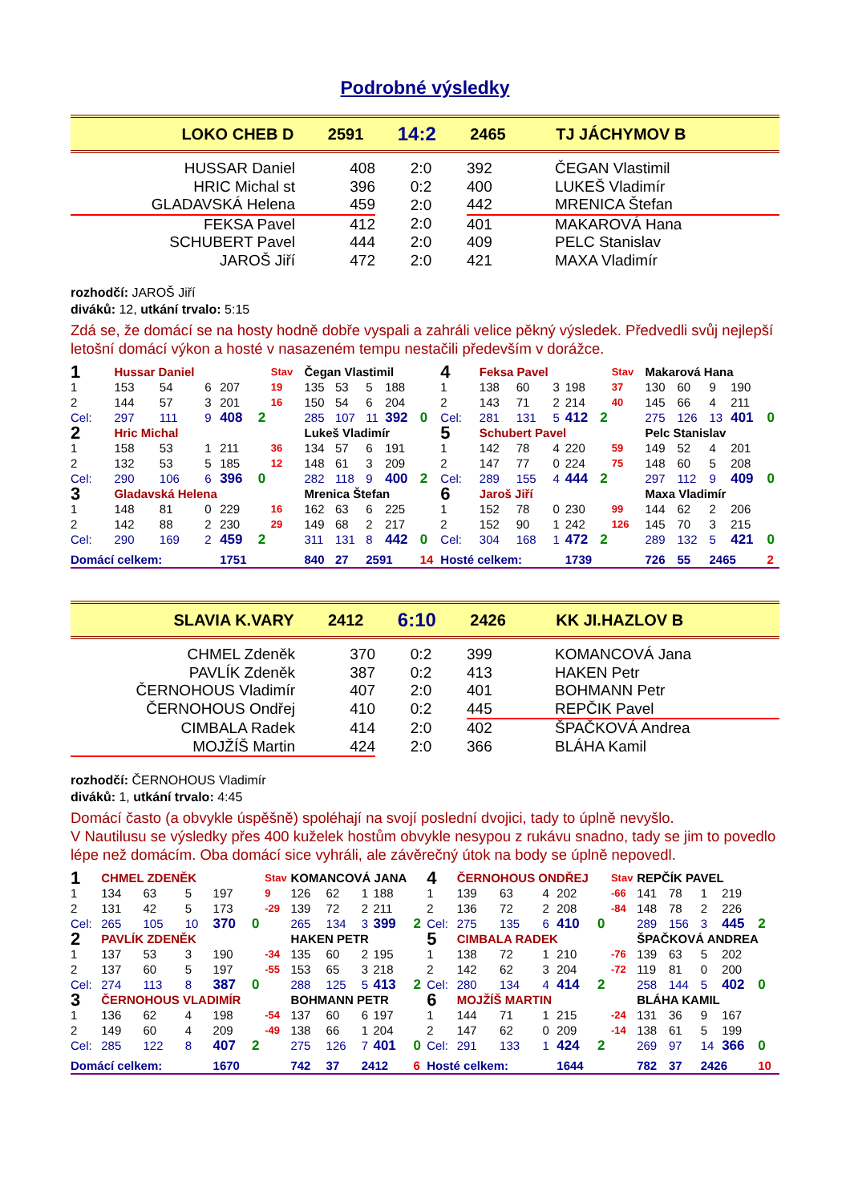Podrobné výsledky
| LOKO CHEB D | 2591 | 14:2 | 2465 | TJ JÁCHYMOV B |
| HUSSAR Daniel | 408 | 2:0 | 392 | ČEGAN Vlastimil |
| HRIC Michal st | 396 | 0:2 | 400 | LUKEŠ Vladimír |
| GLADAVSKÁ Helena | 459 | 2:0 | 442 | MRENICA Štefan |
| FEKSA Pavel | 412 | 2:0 | 401 | MAKAROVÁ Hana |
| SCHUBERT Pavel | 444 | 2:0 | 409 | PELC Stanislav |
| JAROŠ Jiří | 472 | 2:0 | 421 | MAXA Vladimír |
rozhodčí: JAROŠ Jiří
diváků: 12, utkání trvalo: 5:15
Zdá se, že domácí se na hosty hodně dobře vyspali a zahráli velice pěkný výsledek. Předvedli svůj nejlepší letošní domácí výkon a hosté v nasazeném tempu nestačili především v dorážce.
| 1 | Hussar Daniel | | | | | Stav | Čegan Vlastimil | | | | | 4 | Feksa Pavel | | | | | Stav | Makarová Hana | | | | |
| 1 | 153 | 54 | 6 | 207 | | 19 | 135 | 53 | 5 | 188 | | 1 | 138 | 60 | 3 | 198 | | 37 | 130 | 60 | 9 | 190 | |
| 2 | 144 | 57 | 3 | 201 | | 16 | 150 | 54 | 6 | 204 | | 2 | 143 | 71 | 2 | 214 | | 40 | 145 | 66 | 4 | 211 | |
| Cel: | 297 | 111 | 9 | 408 | 2 | | 285 | 107 | 11 | 392 | 0 | Cel: | 281 | 131 | 5 | 412 | 2 | | 275 | 126 | 13 | 401 | 0 |
| 2 | Hric Michal | | | | | | Lukeš Vladimír | | | | | 5 | Schubert Pavel | | | | | | Pelc Stanislav | | | | |
| 1 | 158 | 53 | 1 | 211 | | 36 | 134 | 57 | 6 | 191 | | 1 | 142 | 78 | 4 | 220 | | 59 | 149 | 52 | 4 | 201 | |
| 2 | 132 | 53 | 5 | 185 | | 12 | 148 | 61 | 3 | 209 | | 2 | 147 | 77 | 0 | 224 | | 75 | 148 | 60 | 5 | 208 | |
| Cel: | 290 | 106 | 6 | 396 | 0 | | 282 | 118 | 9 | 400 | 2 | Cel: | 289 | 155 | 4 | 444 | 2 | | 297 | 112 | 9 | 409 | 0 |
| 3 | Gladavská Helena | | | | | | Mrenica Štefan | | | | | 6 | Jaroš Jiří | | | | | | Maxa Vladimír | | | | |
| 1 | 148 | 81 | 0 | 229 | | 16 | 162 | 63 | 6 | 225 | | 1 | 152 | 78 | 0 | 230 | | 99 | 144 | 62 | 2 | 206 | |
| 2 | 142 | 88 | 2 | 230 | | 29 | 149 | 68 | 2 | 217 | | 2 | 152 | 90 | 1 | 242 | | 126 | 145 | 70 | 3 | 215 | |
| Cel: | 290 | 169 | 2 | 459 | 2 | | 311 | 131 | 8 | 442 | 0 | Cel: | 304 | 168 | 1 | 472 | 2 | | 289 | 132 | 5 | 421 | 0 |
| Domácí celkem: | | | | 1751 | | | 840 | 27 | 2591 | | 14 | Hosté celkem: | | | | 1739 | | | 726 | 55 | 2465 | | 2 |
| SLAVIA K.VARY | 2412 | 6:10 | 2426 | KK JI.HAZLOV B |
| CHMEL Zdeněk | 370 | 0:2 | 399 | KOMANCOVÁ Jana |
| PAVLÍK Zdeněk | 387 | 0:2 | 413 | HAKEN Petr |
| ČERNOHOUS Vladimír | 407 | 2:0 | 401 | BOHMANN Petr |
| ČERNOHOUS Ondřej | 410 | 0:2 | 445 | REPČIK Pavel |
| CIMBALA Radek | 414 | 2:0 | 402 | ŠPAČKOVÁ Andrea |
| MOJŽÍŠ Martin | 424 | 2:0 | 366 | BLÁHA Kamil |
rozhodčí: ČERNOHOUS Vladimír
diváků: 1, utkání trvalo: 4:45
Domácí často (a obvykle úspěšně) spoléhají na svojí poslední dvojici, tady to úplně nevyšlo.
V Nautilusu se výsledky přes 400 kuželek hostům obvykle nesypou z rukávu snadno, tady se jim to povedlo lépe než domácím. Oba domácí sice vyhráli, ale závěrečný útok na body se úplně nepovedl.
| 1 | CHMEL ZDENĚK | | | | | Stav | KOMANCOVÁ JANA | | | | | 4 | ČERNOHOUS ONDŘEJ | | | | | Stav | REPČÍK PAVEL | | | | |
| 1 | 134 | 63 | 5 | 197 | | 9 | 126 | 62 | 1 | 188 | | 1 | 139 | 63 | 4 | 202 | | -66 | 141 | 78 | 1 | 219 | |
| 2 | 131 | 42 | 5 | 173 | | -29 | 139 | 72 | 2 | 211 | | 2 | 136 | 72 | 2 | 208 | | -84 | 148 | 78 | 2 | 226 | |
| Cel: | 265 | 105 | 10 | 370 | 0 | | 265 | 134 | 3 | 399 | 2 | Cel: | 275 | 135 | 6 | 410 | 0 | | 289 | 156 | 3 | 445 | 2 |
| 2 | PAVLÍK ZDENĚK | | | | | | HAKEN PETR | | | | | 5 | CIMBALA RADEK | | | | | | ŠPAČKOVÁ ANDREA | | | | |
| 1 | 137 | 53 | 3 | 190 | | -34 | 135 | 60 | 2 | 195 | | 1 | 138 | 72 | 1 | 210 | | -76 | 139 | 63 | 5 | 202 | |
| 2 | 137 | 60 | 5 | 197 | | -55 | 153 | 65 | 3 | 218 | | 2 | 142 | 62 | 3 | 204 | | -72 | 119 | 81 | 0 | 200 | |
| Cel: | 274 | 113 | 8 | 387 | 0 | | 288 | 125 | 5 | 413 | 2 | Cel: | 280 | 134 | 4 | 414 | 2 | | 258 | 144 | 5 | 402 | 0 |
| 3 | ČERNOHOUS VLADIMÍR | | | | | | BOHMANN PETR | | | | | 6 | MOJŽÍŠ MARTIN | | | | | | BLÁHA KAMIL | | | | |
| 1 | 136 | 62 | 4 | 198 | | -54 | 137 | 60 | 6 | 197 | | 1 | 144 | 71 | 1 | 215 | | -24 | 131 | 36 | 9 | 167 | |
| 2 | 149 | 60 | 4 | 209 | | -49 | 138 | 66 | 1 | 204 | | 2 | 147 | 62 | 0 | 209 | | -14 | 138 | 61 | 5 | 199 | |
| Cel: | 285 | 122 | 8 | 407 | 2 | | 275 | 126 | 7 | 401 | 0 | Cel: | 291 | 133 | 1 | 424 | 2 | | 269 | 97 | 14 | 366 | 0 |
| Domácí celkem: | | | | 1670 | | | 742 | 37 | 2412 | | 6 | Hosté celkem: | | | | 1644 | | | 782 | 37 | 2426 | | 10 |